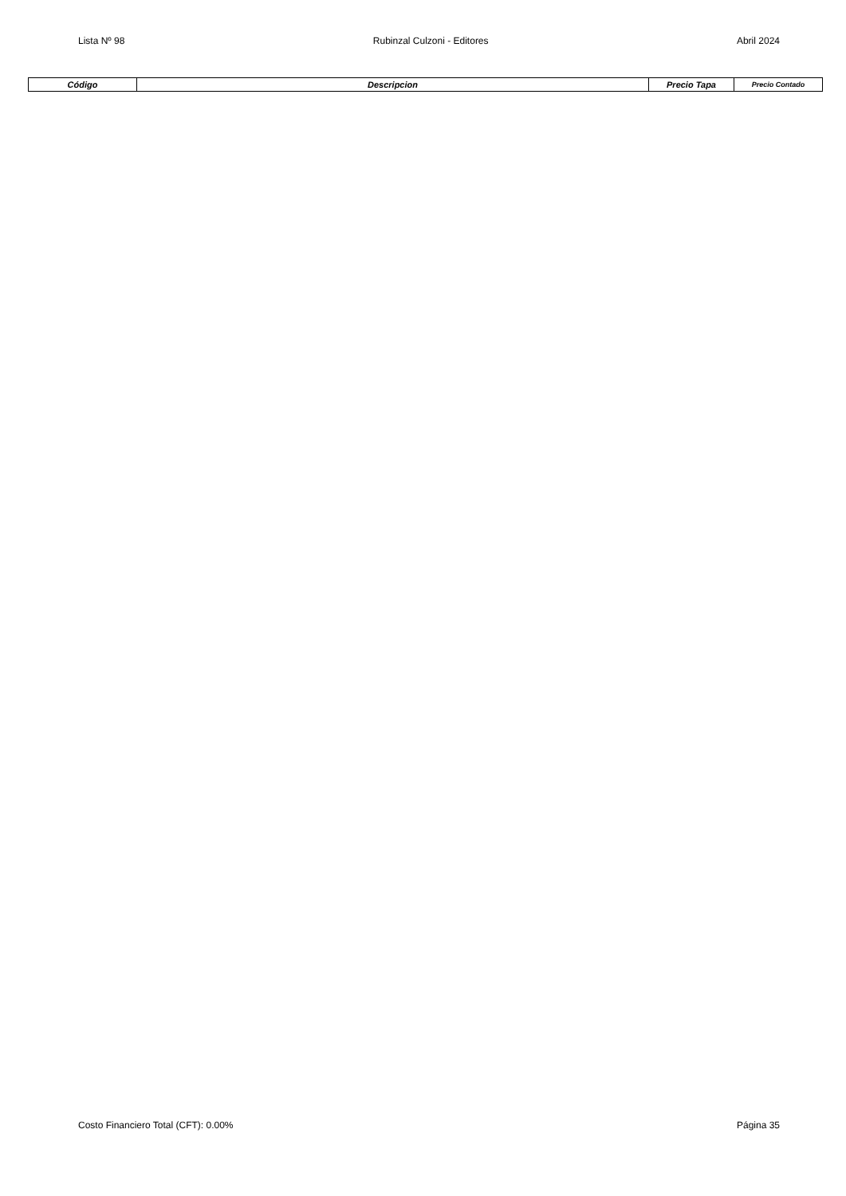Lista Nº 98 Rubinzal Culzoni - Editores Abril 2024
| Código | Descripcion | Precio Tapa | Precio Contado |
| --- | --- | --- | --- |
Costo Financiero Total (CFT): 0.00% Página 35